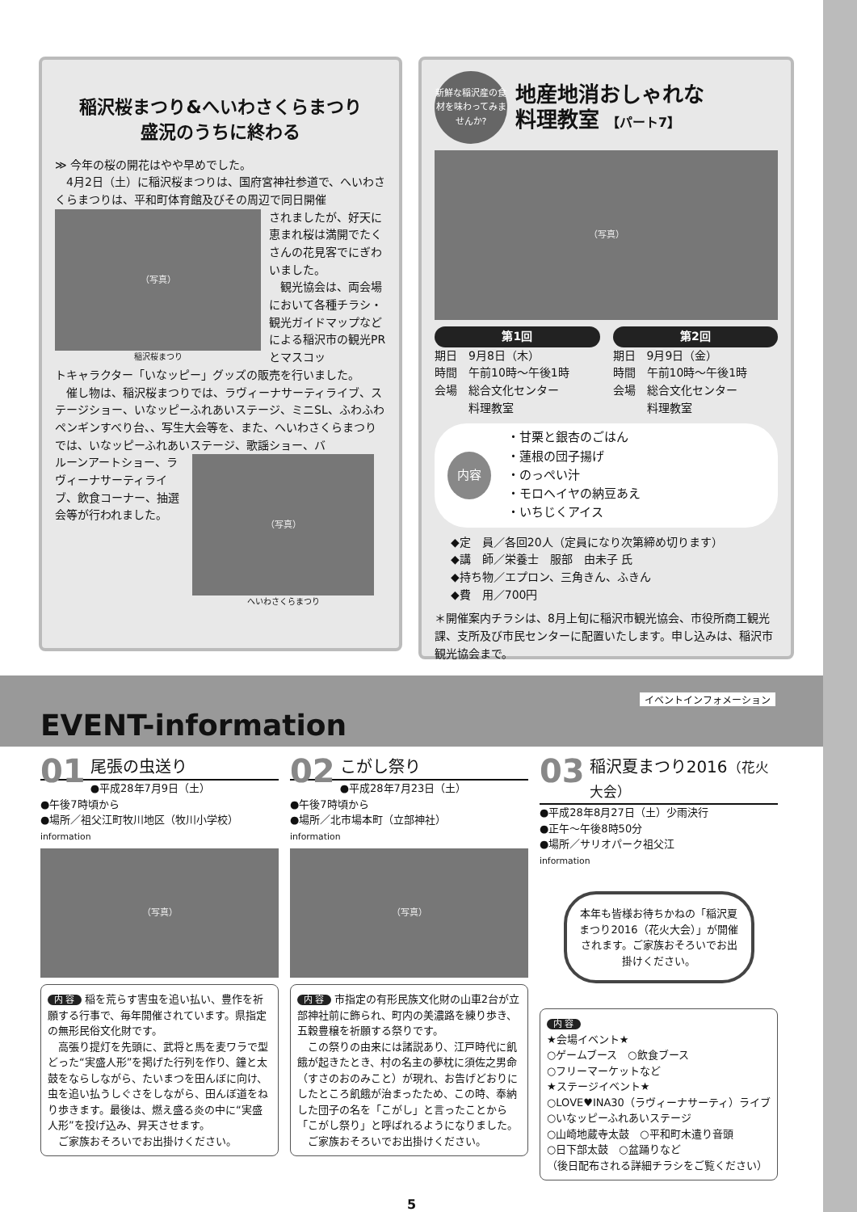稲沢桜まつり&へいわさくらまつり
盛況のうちに終わる
≫ 今年の桜の開花はやや早めでした。
　4月2日（土）に稲沢桜まつりは、国府宮神社参道で、へいわさくらまつりは、平和町体育館及びその周辺で同日開催
（写真）
稲沢桜まつり
されましたが、好天に恵まれ桜は満開でたくさんの花見客でにぎわいました。
　観光協会は、両会場において各種チラシ・観光ガイドマップなどによる稲沢市の観光PRとマスコッ
トキャラクター「いなッピー」グッズの販売を行いました。
　催し物は、稲沢桜まつりでは、ラヴィーナサーティライブ、ステージショー、いなッピーふれあいステージ、ミニSL、ふわふわペンギンすべり台、、写生大会等を、また、へいわさくらまつりでは、いなッピーふれあいステージ、歌謡ショー、バ
ルーンアートショー、ラヴィーナサーティライブ、飲食コーナー、抽選会等が行われました。
（写真）
へいわさくらまつり
新鮮な稲沢産の食材を味わってみませんか?
地産地消おしゃれな
料理教室 【パート7】
（写真）
第1回
期日　9月8日（木）
時間　午前10時～午後1時
会場　総合文化センター
　　　料理教室
第2回
期日　9月9日（金）
時間　午前10時～午後1時
会場　総合文化センター
　　　料理教室
内容
・甘栗と銀杏のごはん
・蓮根の団子揚げ
・のっぺい汁
・モロヘイヤの納豆あえ
・いちじくアイス
◆定　員／各回20人（定員になり次第締め切ります）
◆講　師／栄養士　服部　由未子 氏
◆持ち物／エプロン、三角きん、ふきん
◆費　用／700円
＊開催案内チラシは、8月上旬に稲沢市観光協会、市役所商工観光課、支所及び市民センターに配置いたします。申し込みは、稲沢市観光協会まで。
EVENT-information
イベントインフォメーション
01
尾張の虫送り
●平成28年7月9日（土）
●午後7時頃から
●場所／祖父江町牧川地区（牧川小学校）
information
（写真）
内 容 稲を荒らす害虫を追い払い、豊作を祈願する行事で、毎年開催されています。県指定の無形民俗文化財です。
　高張り提灯を先頭に、武将と馬を麦ワラで型どった“実盛人形”を掲げた行列を作り、鐘と太鼓をならしながら、たいまつを田んぼに向け、虫を追い払うしぐさをしながら、田んぼ道をねり歩きます。最後は、燃え盛る炎の中に“実盛人形”を投げ込み、昇天させます。
　ご家族おそろいでお出掛けください。
02
こがし祭り
●平成28年7月23日（土）
●午後7時頃から
●場所／北市場本町（立部神社）
information
（写真）
内 容 市指定の有形民族文化財の山車2台が立部神社前に飾られ、町内の美濃路を練り歩き、五穀豊穣を祈願する祭りです。
　この祭りの由来には諸説あり、江戸時代に飢餓が起きたとき、村の名主の夢枕に須佐之男命（すさのおのみこと）が現れ、お告げどおりにしたところ飢餓が治まったため、この時、奉納した団子の名を「こがし」と言ったことから「こがし祭り」と呼ばれるようになりました。
　ご家族おそろいでお出掛けください。
03
稲沢夏まつり2016（花火大会）
●平成28年8月27日（土）少雨決行
●正午～午後8時50分
●場所／サリオパーク祖父江
information
本年も皆様お待ちかねの「稲沢夏まつり2016（花火大会）」が開催されます。ご家族おそろいでお出掛けください。
内 容
★会場イベント★
○ゲームブース　○飲食ブース
○フリーマーケットなど
★ステージイベント★
○LOVE♥INA30（ラヴィーナサーティ）ライブ
○いなッピーふれあいステージ
○山崎地蔵寺太鼓　○平和町木遣り音頭
○日下部太鼓　○盆踊りなど
（後日配布される詳細チラシをご覧ください）
5